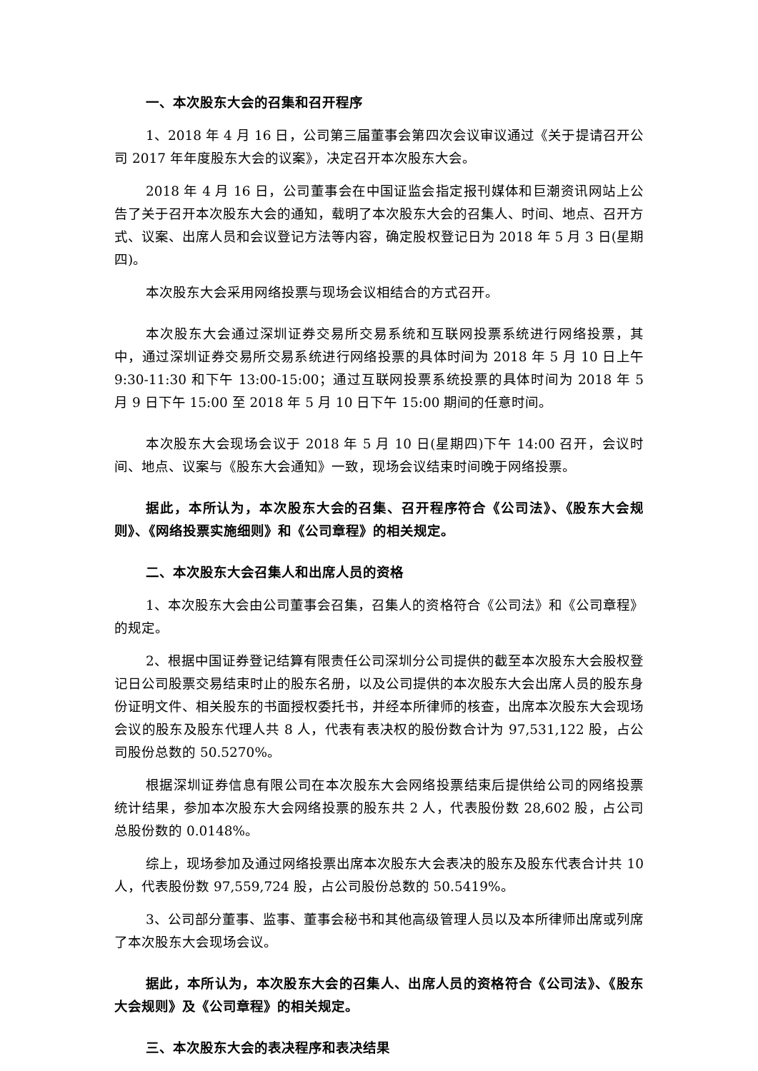一、本次股东大会的召集和召开程序
1、2018 年 4 月 16 日，公司第三届董事会第四次会议审议通过《关于提请召开公司 2017 年年度股东大会的议案》，决定召开本次股东大会。
2018 年 4 月 16 日，公司董事会在中国证监会指定报刊媒体和巨潮资讯网站上公告了关于召开本次股东大会的通知，载明了本次股东大会的召集人、时间、地点、召开方式、议案、出席人员和会议登记方法等内容，确定股权登记日为 2018 年 5 月 3 日(星期四)。
本次股东大会采用网络投票与现场会议相结合的方式召开。
本次股东大会通过深圳证券交易所交易系统和互联网投票系统进行网络投票，其中，通过深圳证券交易所交易系统进行网络投票的具体时间为 2018 年 5 月 10 日上午 9:30-11:30 和下午 13:00-15:00；通过互联网投票系统投票的具体时间为 2018 年 5 月 9 日下午 15:00 至 2018 年 5 月 10 日下午 15:00 期间的任意时间。
本次股东大会现场会议于 2018 年 5 月 10 日(星期四)下午 14:00 召开，会议时间、地点、议案与《股东大会通知》一致，现场会议结束时间晚于网络投票。
据此，本所认为，本次股东大会的召集、召开程序符合《公司法》、《股东大会规则》、《网络投票实施细则》和《公司章程》的相关规定。
二、本次股东大会召集人和出席人员的资格
1、本次股东大会由公司董事会召集，召集人的资格符合《公司法》和《公司章程》的规定。
2、根据中国证券登记结算有限责任公司深圳分公司提供的截至本次股东大会股权登记日公司股票交易结束时止的股东名册，以及公司提供的本次股东大会出席人员的股东身份证明文件、相关股东的书面授权委托书，并经本所律师的核查，出席本次股东大会现场会议的股东及股东代理人共 8 人，代表有表决权的股份数合计为 97,531,122 股，占公司股份总数的 50.5270%。
根据深圳证券信息有限公司在本次股东大会网络投票结束后提供给公司的网络投票统计结果，参加本次股东大会网络投票的股东共 2 人，代表股份数 28,602 股，占公司总股份数的 0.0148%。
综上，现场参加及通过网络投票出席本次股东大会表决的股东及股东代表合计共 10 人，代表股份数 97,559,724 股，占公司股份总数的 50.5419%。
3、公司部分董事、监事、董事会秘书和其他高级管理人员以及本所律师出席或列席了本次股东大会现场会议。
据此，本所认为，本次股东大会的召集人、出席人员的资格符合《公司法》、《股东大会规则》及《公司章程》的相关规定。
三、本次股东大会的表决程序和表决结果